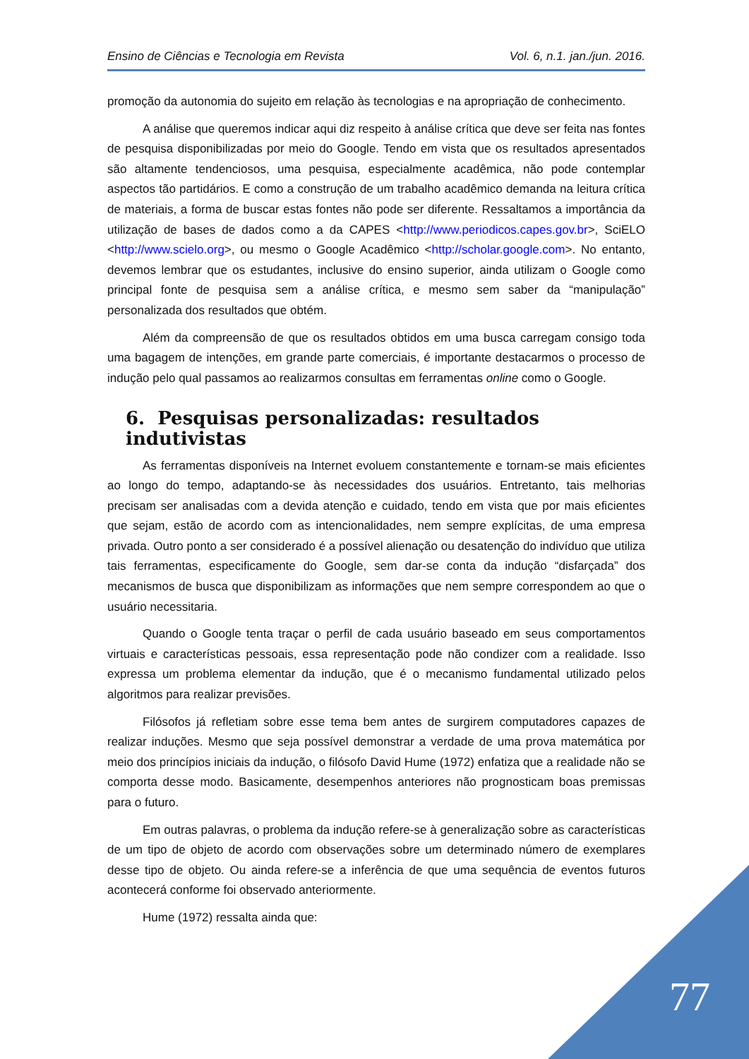Ensino de Ciências e Tecnologia em Revista Vol. 6, n.1. jan./jun. 2016.
promoção da autonomia do sujeito em relação às tecnologias e na apropriação de conhecimento.
A análise que queremos indicar aqui diz respeito à análise crítica que deve ser feita nas fontes de pesquisa disponibilizadas por meio do Google. Tendo em vista que os resultados apresentados são altamente tendenciosos, uma pesquisa, especialmente acadêmica, não pode contemplar aspectos tão partidários. E como a construção de um trabalho acadêmico demanda na leitura crítica de materiais, a forma de buscar estas fontes não pode ser diferente. Ressaltamos a importância da utilização de bases de dados como a da CAPES <http://www.periodicos.capes.gov.br>, SciELO <http://www.scielo.org>, ou mesmo o Google Acadêmico <http://scholar.google.com>. No entanto, devemos lembrar que os estudantes, inclusive do ensino superior, ainda utilizam o Google como principal fonte de pesquisa sem a análise crítica, e mesmo sem saber da “manipulação” personalizada dos resultados que obtém.
Além da compreensão de que os resultados obtidos em uma busca carregam consigo toda uma bagagem de intenções, em grande parte comerciais, é importante destacarmos o processo de indução pelo qual passamos ao realizarmos consultas em ferramentas online como o Google.
6. Pesquisas personalizadas: resultados indutivistas
As ferramentas disponíveis na Internet evoluem constantemente e tornam-se mais eficientes ao longo do tempo, adaptando-se às necessidades dos usuários. Entretanto, tais melhorias precisam ser analisadas com a devida atenção e cuidado, tendo em vista que por mais eficientes que sejam, estão de acordo com as intencionalidades, nem sempre explícitas, de uma empresa privada. Outro ponto a ser considerado é a possível alienação ou desatenção do indivíduo que utiliza tais ferramentas, especificamente do Google, sem dar-se conta da indução “disfarçada” dos mecanismos de busca que disponibilizam as informações que nem sempre correspondem ao que o usuário necessitaria.
Quando o Google tenta traçar o perfil de cada usuário baseado em seus comportamentos virtuais e características pessoais, essa representação pode não condizer com a realidade. Isso expressa um problema elementar da indução, que é o mecanismo fundamental utilizado pelos algoritmos para realizar previsões.
Filósofos já refletiam sobre esse tema bem antes de surgirem computadores capazes de realizar induções. Mesmo que seja possível demonstrar a verdade de uma prova matemática por meio dos princípios iniciais da indução, o filósofo David Hume (1972) enfatiza que a realidade não se comporta desse modo. Basicamente, desempenhos anteriores não prognosticam boas premissas para o futuro.
Em outras palavras, o problema da indução refere-se à generalização sobre as características de um tipo de objeto de acordo com observações sobre um determinado número de exemplares desse tipo de objeto. Ou ainda refere-se a inferência de que uma sequência de eventos futuros acontecerá conforme foi observado anteriormente.
Hume (1972) ressalta ainda que:
77